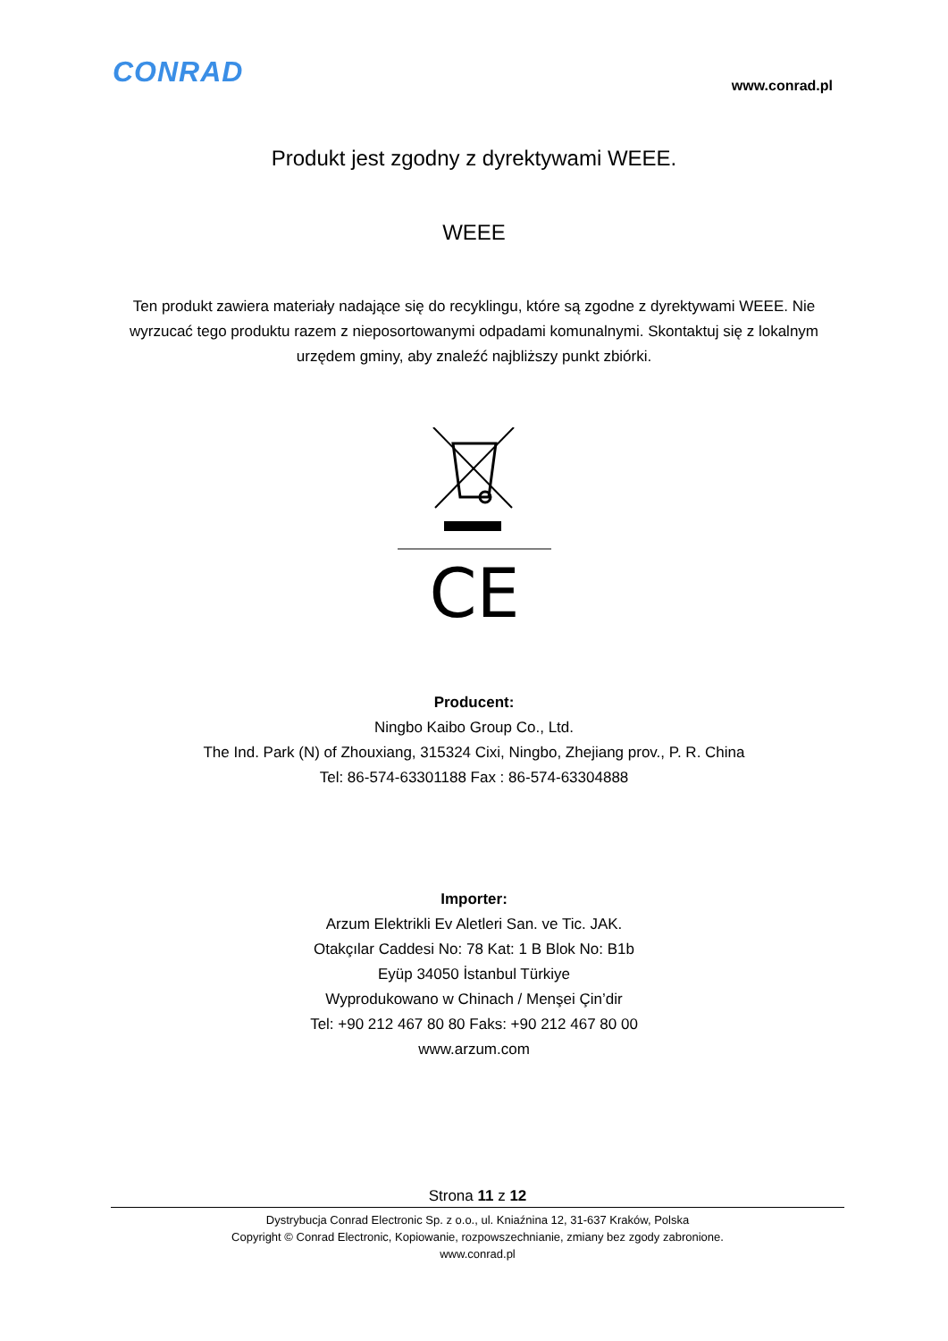CONRAD
www.conrad.pl
Produkt jest zgodny z dyrektywami WEEE.
WEEE
Ten produkt zawiera materiały nadające się do recyklingu, które są zgodne z dyrektywami WEEE. Nie wyrzucać tego produktu razem z nieposortowanymi odpadami komunalnymi. Skontaktuj się z lokalnym urzędem gminy, aby znaleźć najbliższy punkt zbiórki.
CE
Producent:
Ningbo Kaibo Group Co., Ltd.
The Ind. Park (N) of Zhouxiang, 315324 Cixi, Ningbo, Zhejiang prov., P. R. China
Tel: 86-574-63301188 Fax : 86-574-63304888
Importer:
Arzum Elektrikli Ev Aletleri San. ve Tic. JAK.
Otakçılar Caddesi No: 78 Kat: 1 B Blok No: B1b
Eyüp 34050 İstanbul Türkiye
Wyprodukowano w Chinach / Menşei Çin’dir
Tel: +90 212 467 80 80 Faks: +90 212 467 80 00
www.arzum.com
Strona 11 z 12
Dystrybucja Conrad Electronic Sp. z o.o., ul. Kniaźnina 12, 31-637 Kraków, Polska
Copyright © Conrad Electronic, Kopiowanie, rozpowszechnianie, zmiany bez zgody zabronione.
www.conrad.pl